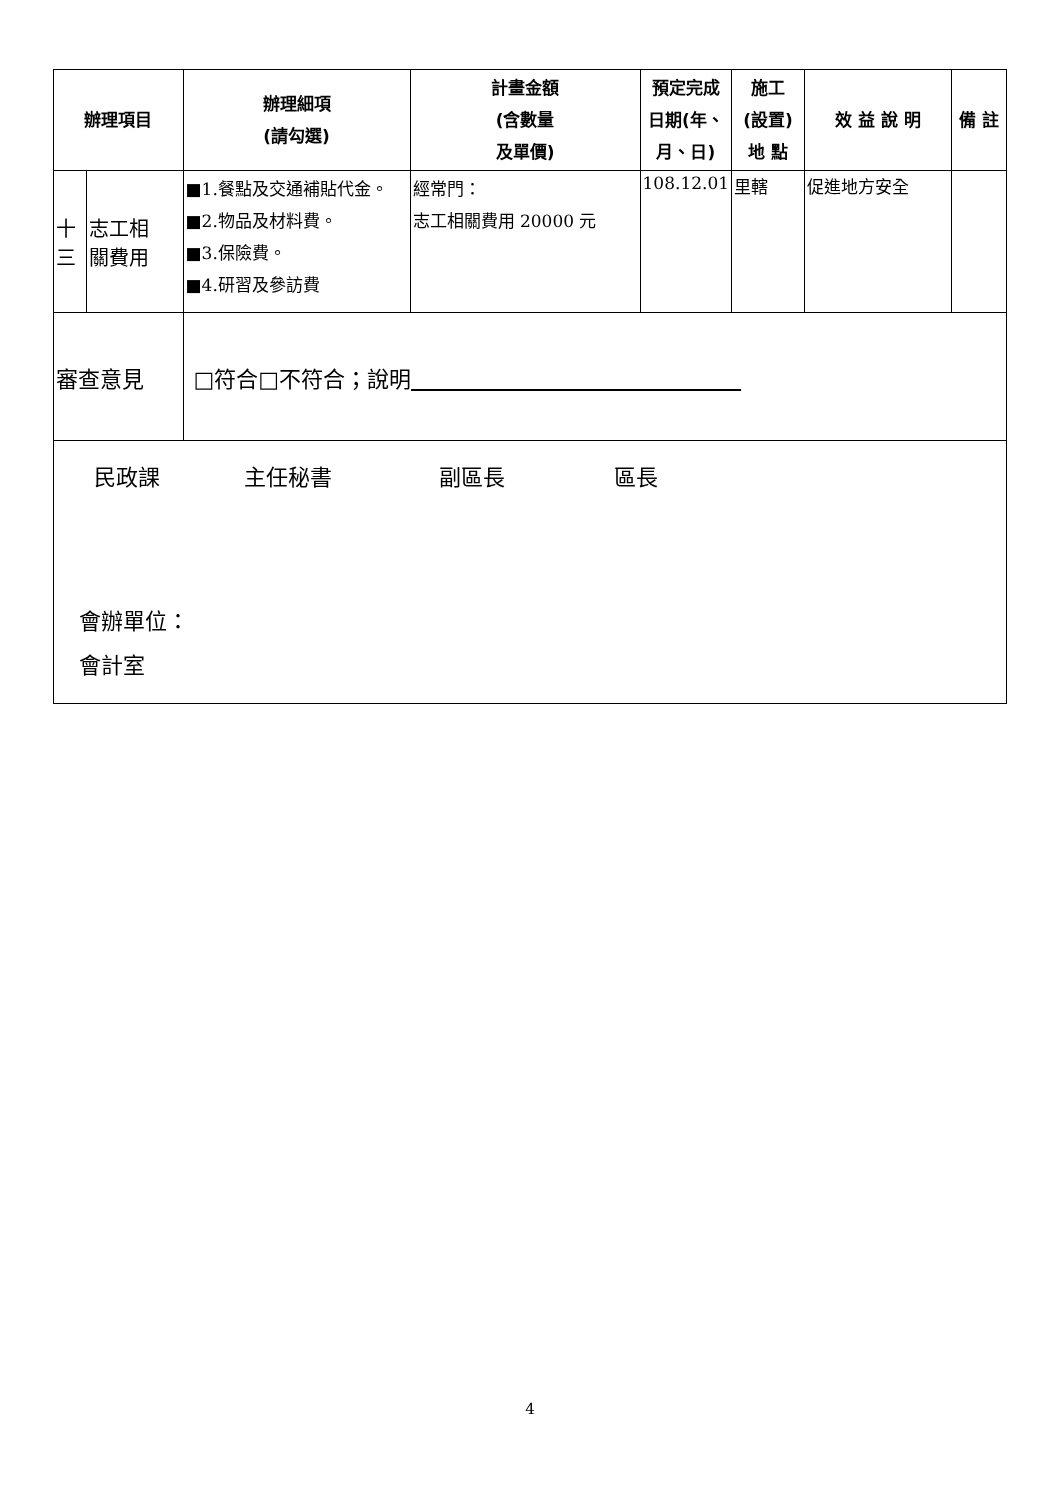| 辦理項目 | | 辦理細項 (請勾選) | 計畫金額 (含數量 及單價) | 預定完成 日期(年、 月、日) | 施工 (設置) 地 點 | 效 益 說 明 | 備 註 |
| --- | --- | --- | --- | --- | --- | --- | --- |
| 十 三 | 志工相 關費用 | ■1.餐點及交通補貼代金。 ■2.物品及材料費。 ■3.保險費。 ■4.研習及參訪費 | 經常門： 志工相關費用 20000 元 | 108.12.01 | 里轄 | 促進地方安全 | |
| 審查意見 | | □符合□不符合；說明 | | | | | |
| 民政課 主任秘書 副區長 區長 會辦單位： 會計室 | | | | | | | |
4